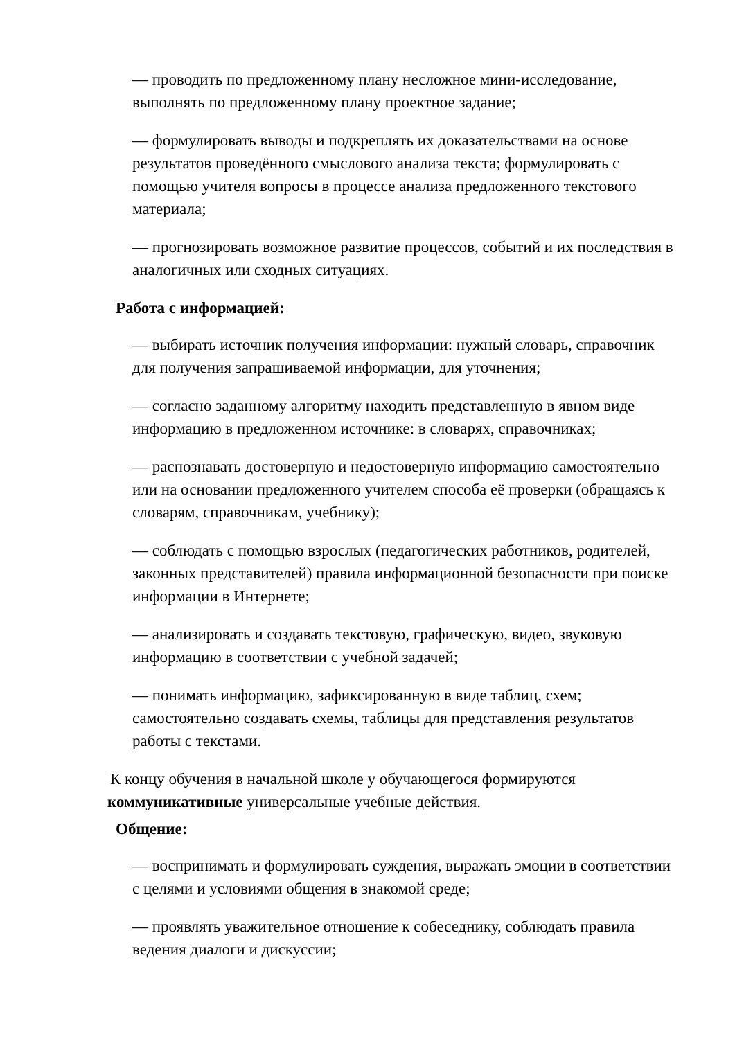— проводить по предложенному плану несложное мини-исследование, выполнять по предложенному плану проектное задание;
— формулировать выводы и подкреплять их доказательствами на основе результатов проведённого смыслового анализа текста; формулировать с помощью учителя вопросы в процессе анализа предложенного текстового материала;
— прогнозировать возможное развитие процессов, событий и их последствия в аналогичных или сходных ситуациях.
Работа с информацией:
— выбирать источник получения информации: нужный словарь, справочник для получения запрашиваемой информации, для уточнения;
— согласно заданному алгоритму находить представленную в явном виде информацию в предложенном источнике: в словарях, справочниках;
— распознавать достоверную и недостоверную информацию самостоятельно или на основании предложенного учителем способа её проверки (обращаясь к словарям, справочникам, учебнику);
— соблюдать с помощью взрослых (педагогических работников, родителей, законных представителей) правила информационной безопасности при поиске информации в Интернете;
— анализировать и создавать текстовую, графическую, видео, звуковую информацию в соответствии с учебной задачей;
— понимать информацию, зафиксированную в виде таблиц, схем; самостоятельно создавать схемы, таблицы для представления результатов работы с текстами.
К концу обучения в начальной школе у обучающегося формируются коммуникативные универсальные учебные действия.
Общение:
— воспринимать и формулировать суждения, выражать эмоции в соответствии с целями и условиями общения в знакомой среде;
— проявлять уважительное отношение к собеседнику, соблюдать правила ведения диалоги и дискуссии;